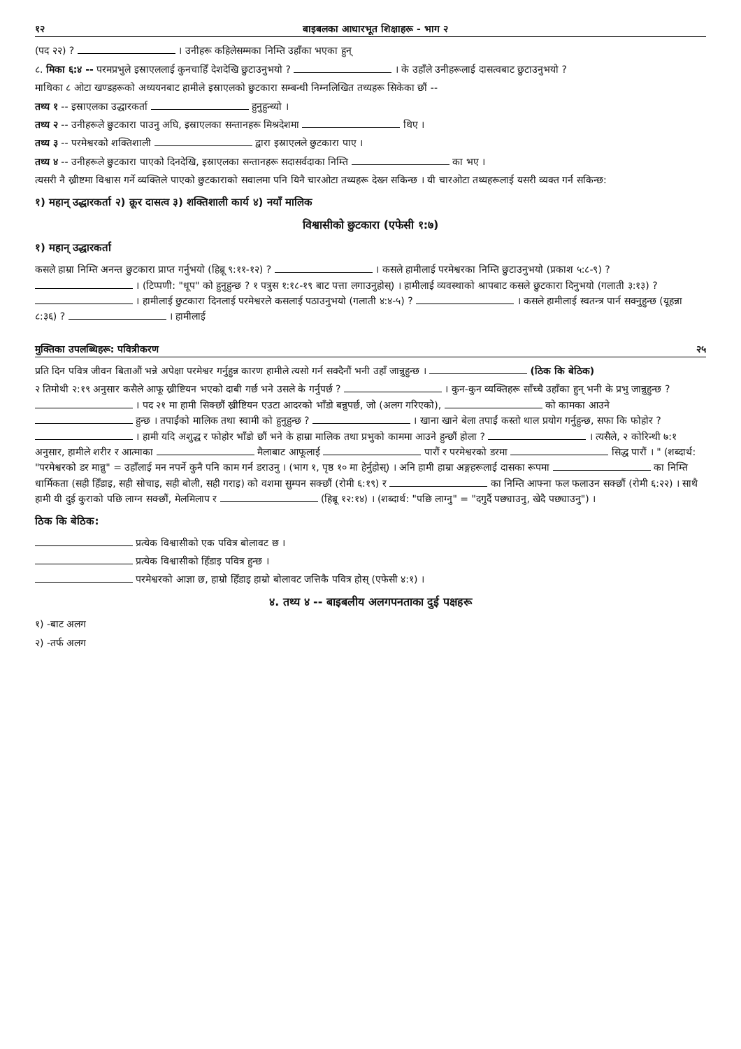१२ बाइबलका आधारभूत शिक्षाहरू - भाग २
(पद २२) ? । उनीहरू कहिलेसम्मका निम्ति उहाँका भएका हुन्
८. मिका ६:४ -- परमप्रभुले इस्राएललाई कुनचाहिँ देशदेखि छुटाउनुभयो ? । के उहाँले उनीहरूलाई दासत्वबाट छुटाउनुभयो ?
माथिका ८ ओटा खण्डहरूको अध्ययनबाट हामीले इस्राएलको छुटकारा सम्बन्धी निम्नलिखित तथ्यहरू सिकेका छौं --
तथ्य १ -- इस्राएलका उद्धारकर्ता हुनुहुन्थ्यो ।
तथ्य २ -- उनीहरूले छुटकारा पाउनु अघि, इस्राएलका सन्तानहरू मिश्रदेशमा थिए ।
तथ्य ३ -- परमेश्वरको शक्तिशाली द्वारा इस्राएलले छुटकारा पाए ।
तथ्य ४ -- उनीहरूले छुटकारा पाएको दिनदेखि, इस्राएलका सन्तानहरू सदासर्वदाका निम्ति का भए ।
त्यसरी नै ख्रीष्टमा विश्वास गर्ने व्यक्तिले पाएको छुटकाराको सवालमा पनि यिनै चारओटा तथ्यहरू देख्न सकिन्छ । यी चारओटा तथ्यहरूलाई यसरी व्यक्त गर्न सकिन्छ:
१) महान् उद्धारकर्ता २) क्रूर दासत्व ३) शक्तिशाली कार्य ४) नयाँ मालिक
विश्वासीको छुटकारा (एफेसी १:७)
१) महान् उद्धारकर्ता
कसले हाम्रा निम्ति अनन्त छुटकारा प्राप्त गर्नुभयो (हिब्रू ९:११-१२) ? । कसले हामीलाई परमेश्वरका निम्ति छुटाउनुभयो (प्रकाश ५:८-९) ? । (टिप्पणी: "धूप" को हुनुहुन्छ ? १ पत्रुस १:१८-१९ बाट पत्ता लगाउनुहोस्) । हामीलाई व्यवस्थाको श्रापबाट कसले छुटकारा दिनुभयो (गलाती ३:१३) ? । हामीलाई छुटकारा दिनलाई परमेश्वरले कसलाई पठाउनुभयो (गलाती ४:४-५) ? । कसले हामीलाई स्वतन्त्र पार्न सक्नुहुन्छ (यूहन्ना ८:३६) ? । हामीलाई
मुक्तिका उपलब्धिहरू: पवित्रीकरण २५
प्रति दिन पवित्र जीवन बिताऔं भन्ने अपेक्षा परमेश्वर गर्नुहुन्न कारण हामीले त्यसो गर्न सक्दैनौं भनी उहाँ जान्नुहुन्छ । (ठिक कि बेठिक)
२ तिमोथी २:१९ अनुसार कसैले आफू ख्रीष्टियन भएको दाबी गर्छ भने उसले के गर्नुपर्छ ? । कुन-कुन व्यक्तिहरू साँच्चै उहाँका हुन् भनी के प्रभु जान्नुहुन्छ ? । पद २१ मा हामी सिक्छौं ख्रीष्टियन एउटा आदरको भाँडो बन्नुपर्छ, जो (अलग गरिएको), को कामका आउने हुन्छ । तपाईंको मालिक तथा स्वामी को हुनुहुन्छ ? । खाना खाने बेला तपाईं कस्तो थाल प्रयोग गर्नुहुन्छ, सफा कि फोहोर ? । हामी यदि अशुद्ध र फोहोर भाँडो छौं भने के हाम्रा मालिक तथा प्रभुको काममा आउने हुन्छौं होला ? । त्यसैले, २ कोरिन्थी ७:१ अनुसार, हामीले शरीर र आत्माका मैलाबाट आफूलाई पारौं र परमेश्वरको डरमा सिद्ध पारौं । " (शब्दार्थ: "परमेश्वरको डर मान्नु" = उहाँलाई मन नपर्ने कुनै पनि काम गर्न डराउनु । (भाग १, पृष्ठ १० मा हेर्नुहोस्) । अनि हामी हाम्रा अङ्गहरूलाई दासका रूपमा का निम्ति धार्मिकता (सही हिँडाइ, सही सोचाइ, सही बोली, सही गराइ) को वशमा सुम्पन सक्छौं (रोमी ६:१९) र का निम्ति आफ्ना फल फलाउन सक्छौं (रोमी ६:२२) । साथै हामी यी दुई कुराको पछि लाग्न सक्छौं, मेलमिलाप र (हिब्रू १२:१४) । (शब्दार्थ: "पछि लाग्नु" = "दगुर्दै पछ्याउनु, खेदै पछ्याउनु") ।
ठिक कि बेठिक:
प्रत्येक विश्वासीको एक पवित्र बोलावट छ ।
प्रत्येक विश्वासीको हिँडाइ पवित्र हुन्छ ।
परमेश्वरको आज्ञा छ, हाम्रो हिँडाइ हाम्रो बोलावट जत्तिकै पवित्र होस् (एफेसी ४:१) ।
४. तथ्य ४ -- बाइबलीय अलगपनताका दुई पक्षहरू
१) -बाट अलग
२) -तर्फ अलग